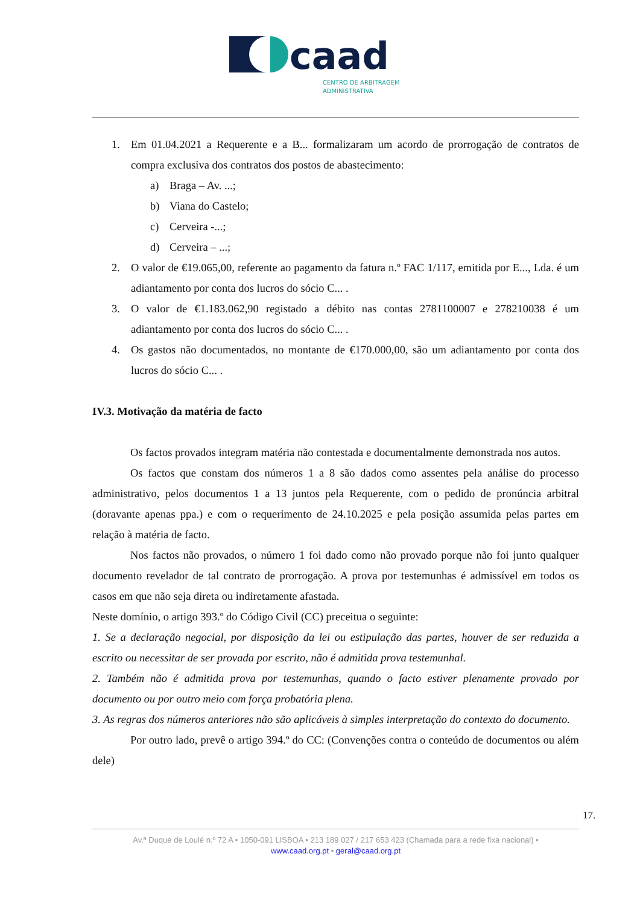caad
CENTRO DE ARBITRAGEM
ADMINISTRATIVA
1. Em 01.04.2021 a Requerente e a B... formalizaram um acordo de prorrogação de contratos de compra exclusiva dos contratos dos postos de abastecimento:
a) Braga – Av. ...;
b) Viana do Castelo;
c) Cerveira -...;
d) Cerveira – ...;
2. O valor de €19.065,00, referente ao pagamento da fatura n.º FAC 1/117, emitida por E..., Lda. é um adiantamento por conta dos lucros do sócio C... .
3. O valor de €1.183.062,90 registado a débito nas contas 2781100007 e 278210038 é um adiantamento por conta dos lucros do sócio C... .
4. Os gastos não documentados, no montante de €170.000,00, são um adiantamento por conta dos lucros do sócio C... .
IV.3. Motivação da matéria de facto
Os factos provados integram matéria não contestada e documentalmente demonstrada nos autos.
Os factos que constam dos números 1 a 8 são dados como assentes pela análise do processo administrativo, pelos documentos 1 a 13 juntos pela Requerente, com o pedido de pronúncia arbitral (doravante apenas ppa.) e com o requerimento de 24.10.2025 e pela posição assumida pelas partes em relação à matéria de facto.
Nos factos não provados, o número 1 foi dado como não provado porque não foi junto qualquer documento revelador de tal contrato de prorrogação. A prova por testemunhas é admissível em todos os casos em que não seja direta ou indiretamente afastada.
Neste domínio, o artigo 393.º do Código Civil (CC) preceitua o seguinte:
1. Se a declaração negocial, por disposição da lei ou estipulação das partes, houver de ser reduzida a escrito ou necessitar de ser provada por escrito, não é admitida prova testemunhal.
2. Também não é admitida prova por testemunhas, quando o facto estiver plenamente provado por documento ou por outro meio com força probatória plena.
3. As regras dos números anteriores não são aplicáveis à simples interpretação do contexto do documento.
Por outro lado, prevê o artigo 394.º do CC: (Convenções contra o conteúdo de documentos ou além dele)
17.
Av.ª Duque de Loulé n.º 72 A • 1050-091 LISBOA • 213 189 027 / 217 653 423 (Chamada para a rede fixa nacional) •
www.caad.org.pt • geral@caad.org.pt